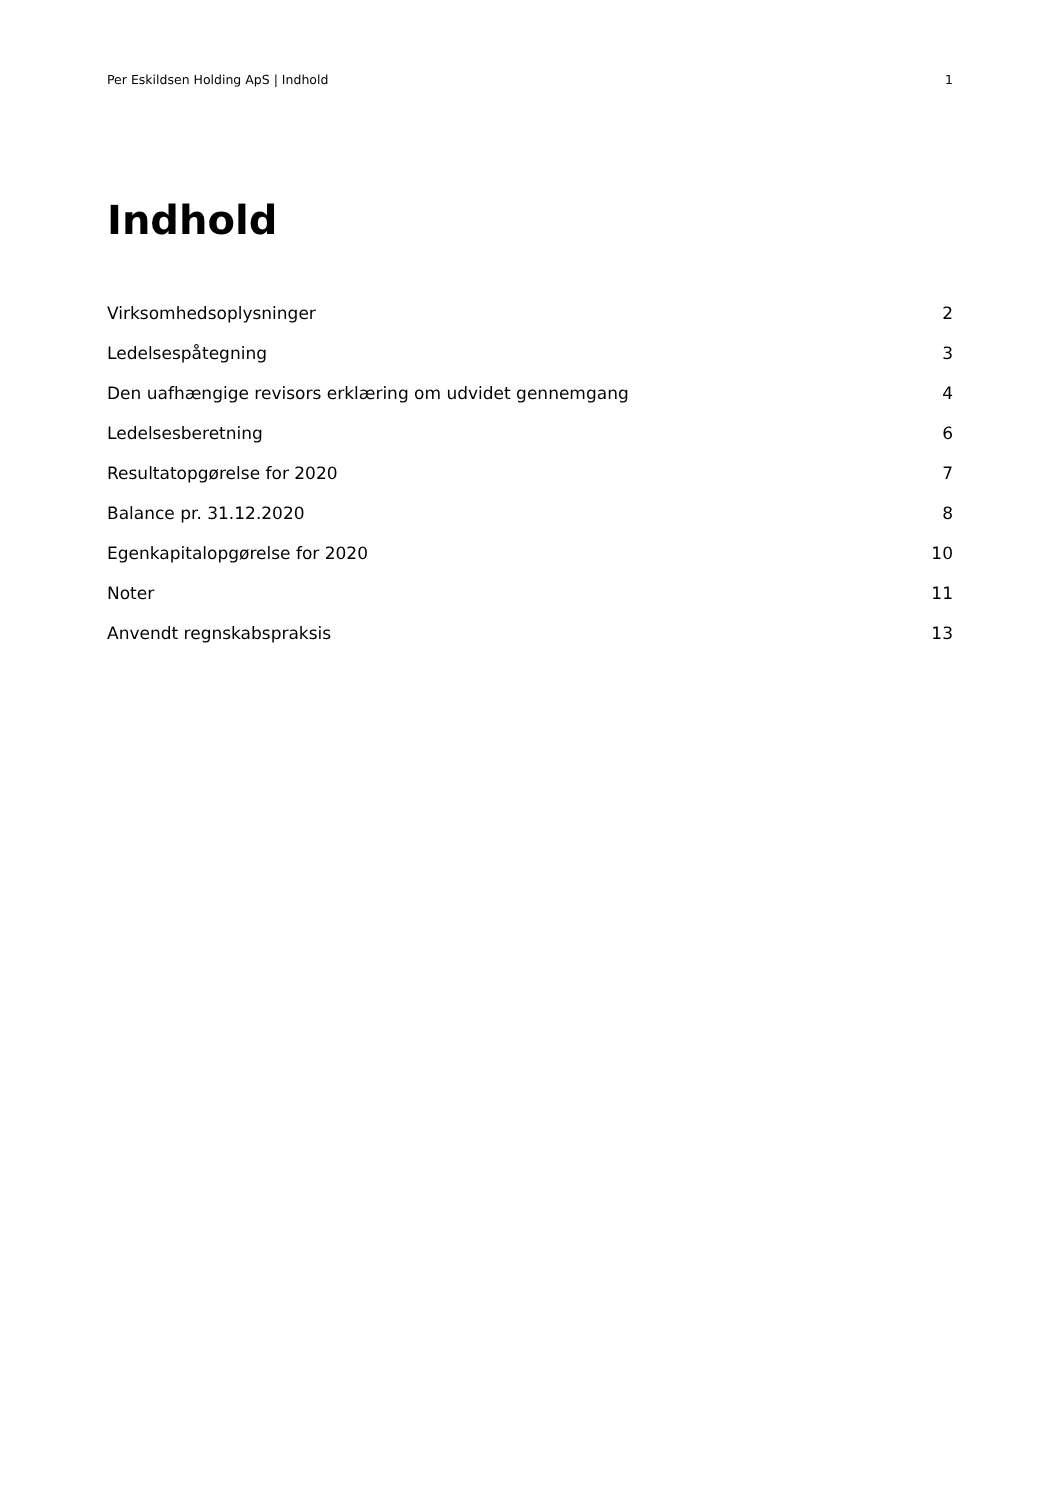Per Eskildsen Holding ApS | Indhold 1
Indhold
Virksomhedsoplysninger 2
Ledelsespåtegning 3
Den uafhængige revisors erklæring om udvidet gennemgang 4
Ledelsesberetning 6
Resultatopgørelse for 2020 7
Balance pr. 31.12.2020 8
Egenkapitalopgørelse for 2020 10
Noter 11
Anvendt regnskabspraksis 13